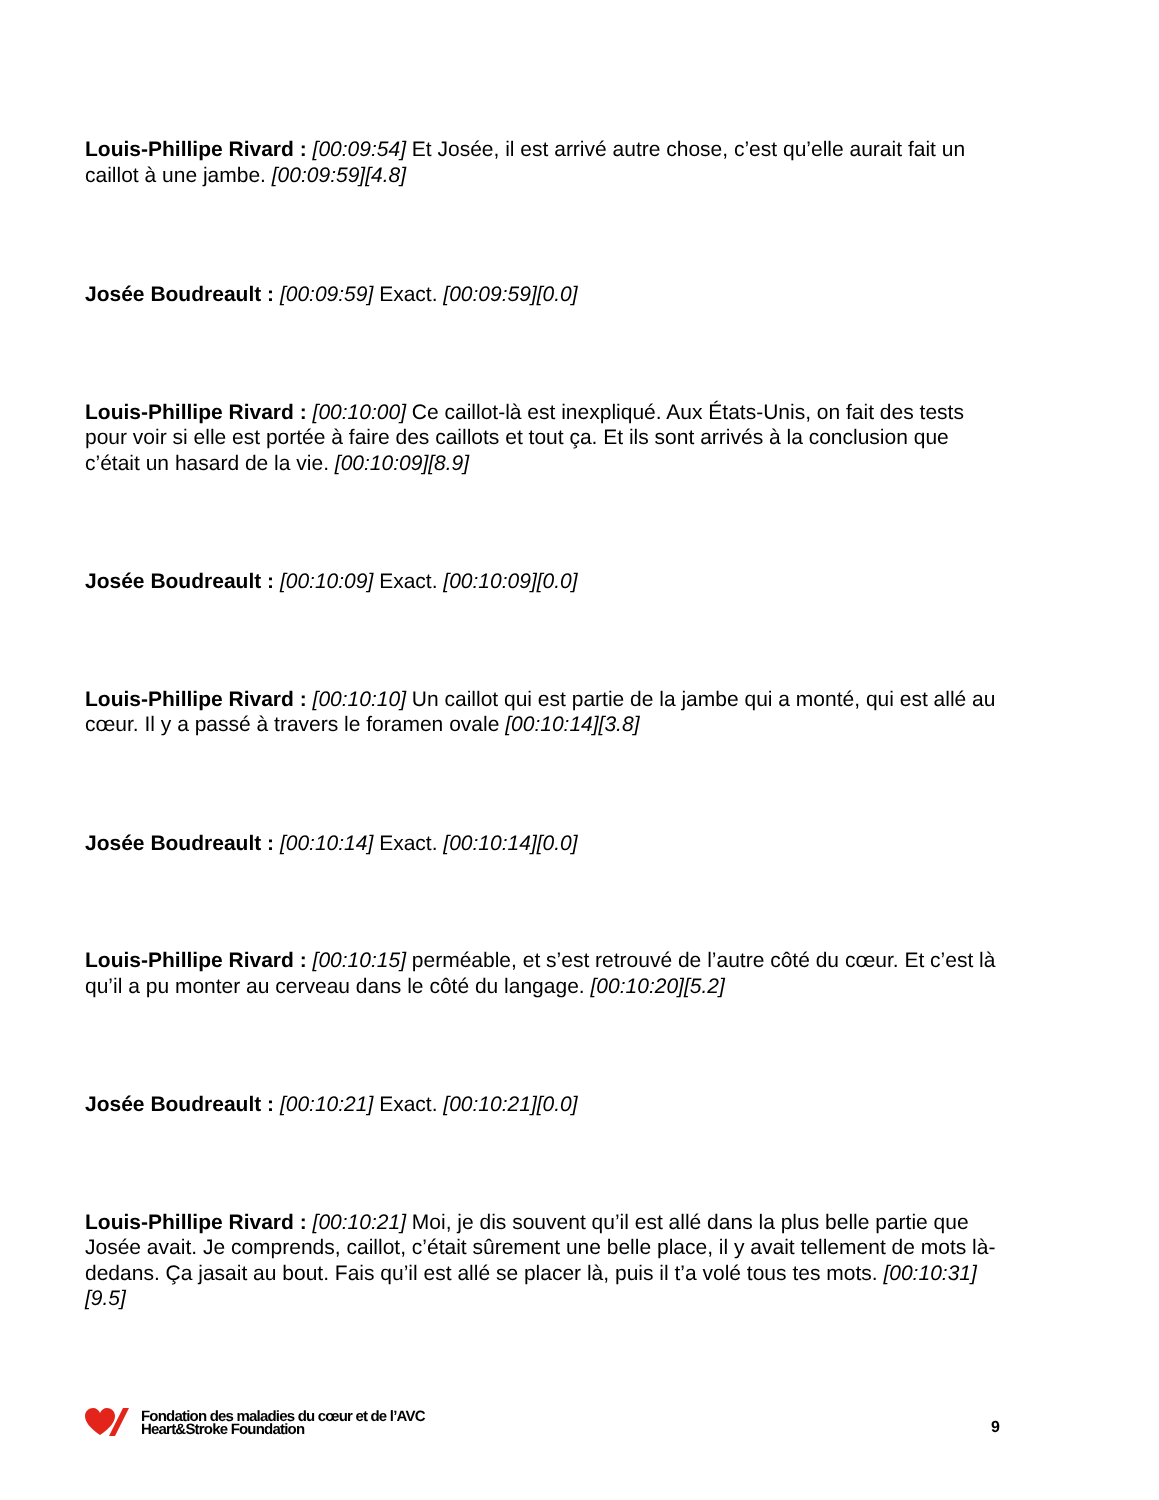Louis-Phillipe Rivard : [00:09:54] Et Josée, il est arrivé autre chose, c’est qu’elle aurait fait un caillot à une jambe. [00:09:59][4.8]
Josée Boudreault : [00:09:59] Exact. [00:09:59][0.0]
Louis-Phillipe Rivard : [00:10:00] Ce caillot-là est inexpliqué. Aux États-Unis, on fait des tests pour voir si elle est portée à faire des caillots et tout ça. Et ils sont arrivés à la conclusion que c’était un hasard de la vie. [00:10:09][8.9]
Josée Boudreault : [00:10:09] Exact. [00:10:09][0.0]
Louis-Phillipe Rivard : [00:10:10] Un caillot qui est partie de la jambe qui a monté, qui est allé au cœur. Il y a passé à travers le foramen ovale [00:10:14][3.8]
Josée Boudreault : [00:10:14] Exact. [00:10:14][0.0]
Louis-Phillipe Rivard : [00:10:15] perméable, et s’est retrouvé de l’autre côté du cœur. Et c’est là qu’il a pu monter au cerveau dans le côté du langage. [00:10:20][5.2]
Josée Boudreault : [00:10:21] Exact. [00:10:21][0.0]
Louis-Phillipe Rivard : [00:10:21] Moi, je dis souvent qu’il est allé dans la plus belle partie que Josée avait. Je comprends, caillot, c’était sûrement une belle place, il y avait tellement de mots là-dedans. Ça jasait au bout. Fais qu’il est allé se placer là, puis il t’a volé tous tes mots. [00:10:31][9.5]
Fondation des maladies du cœur et de l’AVC
Heart&Stroke Foundation
9